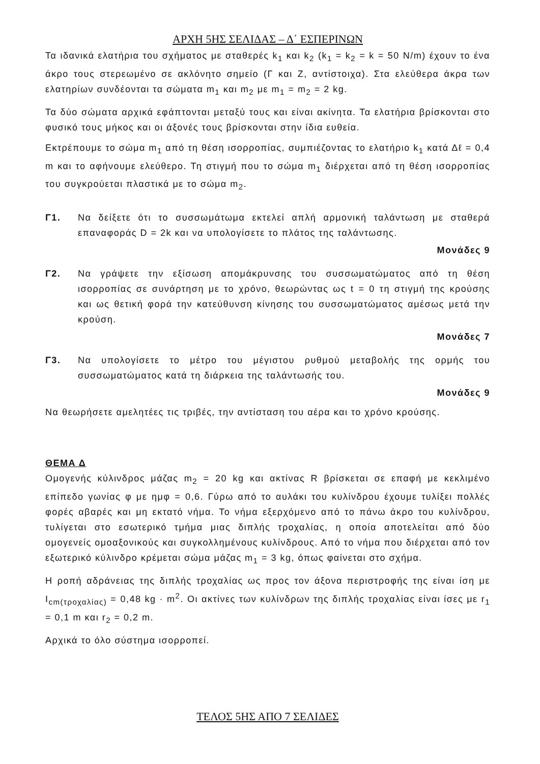ΑΡΧΗ 5ΗΣ ΣΕΛΙΔΑΣ – Δ΄ ΕΣΠΕΡΙΝΩΝ
Τα ιδανικά ελατήρια του σχήματος με σταθερές k<sub>1</sub> και k<sub>2</sub> (k<sub>1</sub> = k<sub>2</sub> = k = 50 N/m) έχουν το ένα άκρο τους στερεωμένο σε ακλόνητο σημείο (Γ και Ζ, αντίστοιχα). Στα ελεύθερα άκρα των ελατηρίων συνδέονται τα σώματα m<sub>1</sub> και m<sub>2</sub> με m<sub>1</sub> = m<sub>2</sub> = 2 kg.
Τα δύο σώματα αρχικά εφάπτονται μεταξύ τους και είναι ακίνητα. Τα ελατήρια βρίσκονται στο φυσικό τους μήκος και οι άξονές τους βρίσκονται στην ίδια ευθεία.
Εκτρέπουμε το σώμα m<sub>1</sub> από τη θέση ισορροπίας, συμπιέζοντας το ελατήριο k<sub>1</sub> κατά Δℓ = 0,4 m και το αφήνουμε ελεύθερο. Τη στιγμή που το σώμα m<sub>1</sub> διέρχεται από τη θέση ισορροπίας του συγκρούεται πλαστικά με το σώμα m<sub>2</sub>.
Γ1. Να δείξετε ότι το συσσωμάτωμα εκτελεί απλή αρμονική ταλάντωση με σταθερά επαναφοράς D = 2k και να υπολογίσετε το πλάτος της ταλάντωσης.
Μονάδες 9
Γ2. Να γράψετε την εξίσωση απομάκρυνσης του συσσωματώματος από τη θέση ισορροπίας σε συνάρτηση με το χρόνο, θεωρώντας ως t = 0 τη στιγμή της κρούσης και ως θετική φορά την κατεύθυνση κίνησης του συσσωματώματος αμέσως μετά την κρούση.
Μονάδες 7
Γ3. Να υπολογίσετε το μέτρο του μέγιστου ρυθμού μεταβολής της ορμής του συσσωματώματος κατά τη διάρκεια της ταλάντωσής του.
Μονάδες 9
Να θεωρήσετε αμελητέες τις τριβές, την αντίσταση του αέρα και το χρόνο κρούσης.
ΘΕΜΑ Δ
Ομογενής κύλινδρος μάζας m<sub>2</sub> = 20 kg και ακτίνας R βρίσκεται σε επαφή με κεκλιμένο επίπεδο γωνίας φ με ημφ = 0,6. Γύρω από το αυλάκι του κυλίνδρου έχουμε τυλίξει πολλές φορές αβαρές και μη εκτατό νήμα. Το νήμα εξερχόμενο από το πάνω άκρο του κυλίνδρου, τυλίγεται στο εσωτερικό τμήμα μιας διπλής τροχαλίας, η οποία αποτελείται από δύο ομογενείς ομοαξονικούς και συγκολλημένους κυλίνδρους. Από το νήμα που διέρχεται από τον εξωτερικό κύλινδρο κρέμεται σώμα μάζας m<sub>1</sub> = 3 kg, όπως φαίνεται στο σχήμα.
Η ροπή αδράνειας της διπλής τροχαλίας ως προς τον άξονα περιστροφής της είναι ίση με I<sub>cm(τροχαλίας)</sub> = 0,48 kg · m<sup>2</sup>. Οι ακτίνες των κυλίνδρων της διπλής τροχαλίας είναι ίσες με r<sub>1</sub> = 0,1 m και r<sub>2</sub> = 0,2 m.
Αρχικά το όλο σύστημα ισορροπεί.
ΤΕΛΟΣ 5ΗΣ ΑΠΟ 7 ΣΕΛΙΔΕΣ